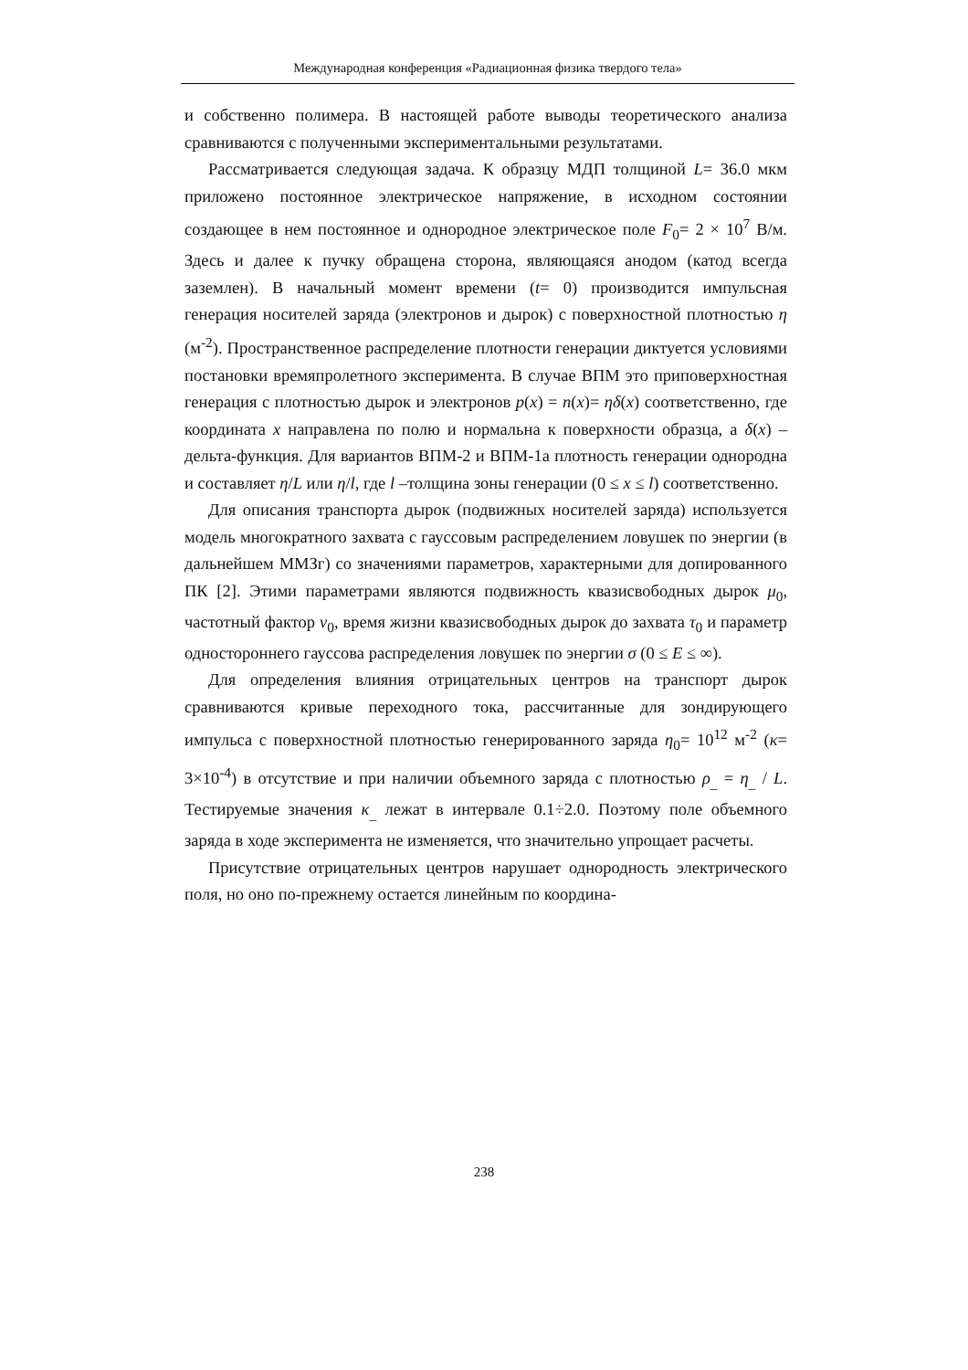Международная конференция «Радиационная физика твердого тела»
и собственно полимера. В настоящей работе выводы теоретического анализа сравниваются с полученными экспериментальными результатами.
Рассматривается следующая задача. К образцу МДП толщиной L= 36.0 мкм приложено постоянное электрическое напряжение, в исходном состоянии создающее в нем постоянное и однородное электрическое поле F<sub>0</sub>= 2 × 10<sup>7</sup> В/м. Здесь и далее к пучку обращена сторона, являющаяся анодом (катод всегда заземлен). В начальный момент времени (t= 0) производится импульсная генерация носителей заряда (электронов и дырок) с поверхностной плотностью η (м<sup>-2</sup>). Пространственное распределение плотности генерации диктуется условиями постановки времяпролетного эксперимента. В случае ВПМ это приповерхностная генерация с плотностью дырок и электронов p(x) = n(x)= ηδ(x) соответственно, где координата x направлена по полю и нормальна к поверхности образца, а δ(x) –дельта-функция. Для вариантов ВПМ-2 и ВПМ-1а плотность генерации однородна и составляет η/L или η/l, где l –толщина зоны генерации (0 ≤ x ≤ l) соответственно.
Для описания транспорта дырок (подвижных носителей заряда) используется модель многократного захвата с гауссовым распределением ловушек по энергии (в дальнейшем ММЗг) со значениями параметров, характерными для допированного ПК [2]. Этими параметрами являются подвижность квазисвободных дырок μ<sub>0</sub>, частотный фактор ν<sub>0</sub>, время жизни квазисвободных дырок до захвата τ<sub>0</sub> и параметр одностороннего гауссова распределения ловушек по энергии σ (0 ≤ E ≤ ∞).
Для определения влияния отрицательных центров на транспорт дырок сравниваются кривые переходного тока, рассчитанные для зондирующего импульса с поверхностной плотностью генерированного заряда η<sub>0</sub>= 10<sup>12</sup> м<sup>-2</sup> (κ= 3×10<sup>-4</sup>) в отсутствие и при наличии объемного заряда с плотностью ρ<sub>_</sub> = η<sub>_</sub> / L. Тестируемые значения κ<sub>_</sub> лежат в интервале 0.1÷2.0. Поэтому поле объемного заряда в ходе эксперимента не изменяется, что значительно упрощает расчеты.
Присутствие отрицательных центров нарушает однородность электрического поля, но оно по-прежнему остается линейным по координа-
238